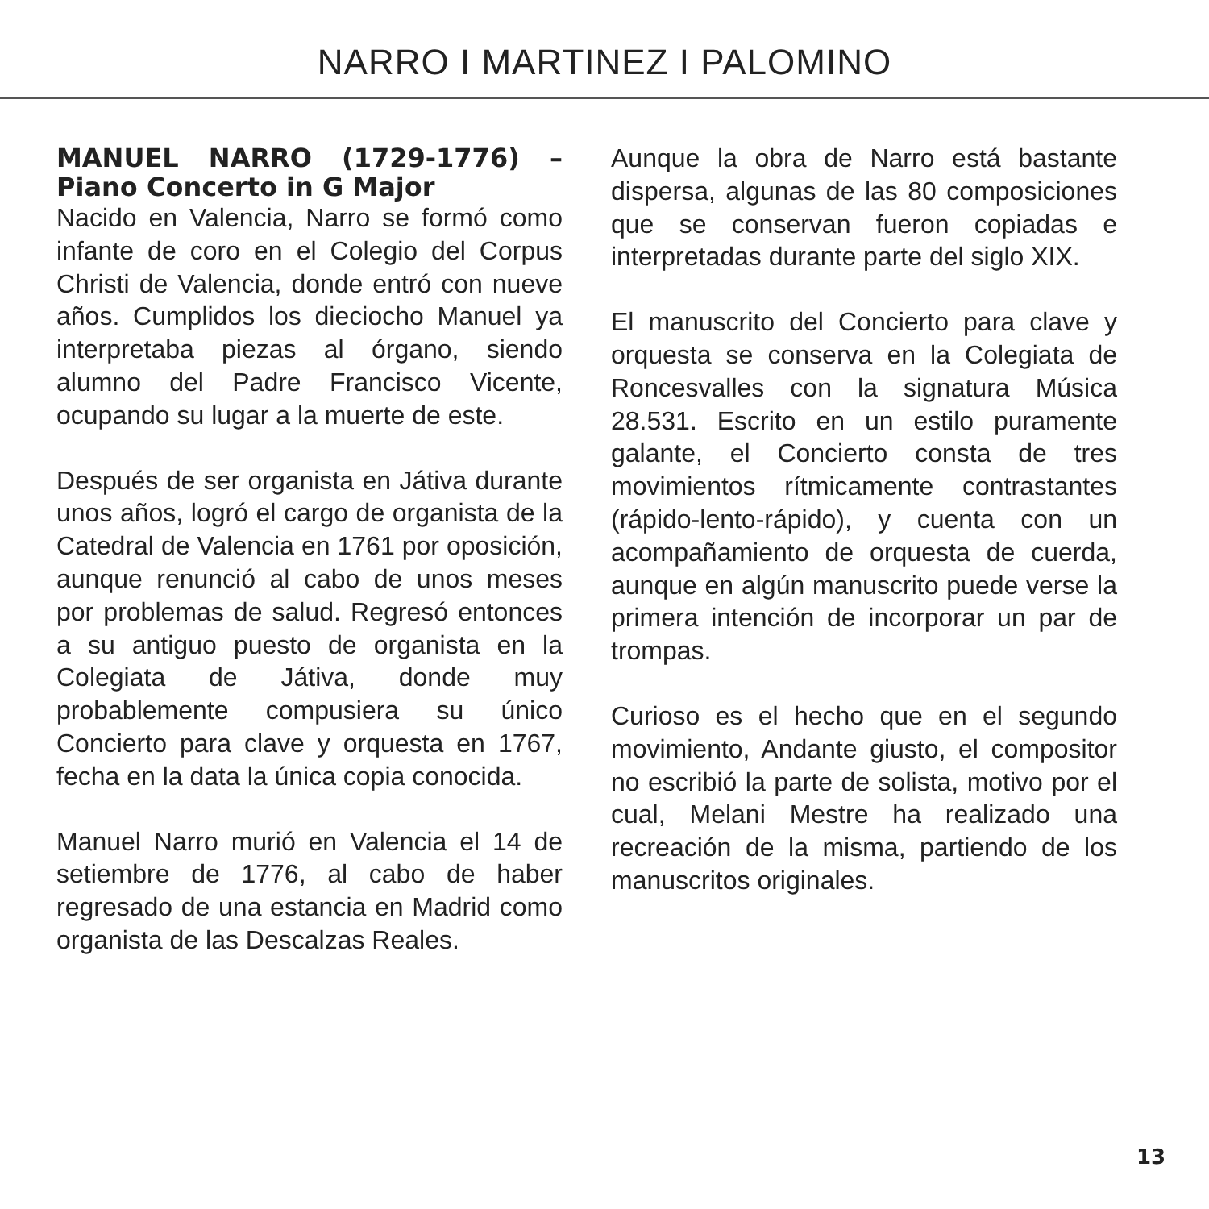NARRO I MARTINEZ I PALOMINO
MANUEL NARRO (1729-1776) – Piano Concerto in G Major
Nacido en Valencia, Narro se formó como infante de coro en el Colegio del Corpus Christi de Valencia, donde entró con nueve años. Cumplidos los dieciocho Manuel ya interpretaba piezas al órgano, siendo alumno del Padre Francisco Vicente, ocupando su lugar a la muerte de este.
Después de ser organista en Játiva durante unos años, logró el cargo de organista de la Catedral de Valencia en 1761 por oposición, aunque renunció al cabo de unos meses por problemas de salud. Regresó entonces a su antiguo puesto de organista en la Colegiata de Játiva, donde muy probablemente compusiera su único Concierto para clave y orquesta en 1767, fecha en la data la única copia conocida.
Manuel Narro murió en Valencia el 14 de setiembre de 1776, al cabo de haber regresado de una estancia en Madrid como organista de las Descalzas Reales.
Aunque la obra de Narro está bastante dispersa, algunas de las 80 composiciones que se conservan fueron copiadas e interpretadas durante parte del siglo XIX.
El manuscrito del Concierto para clave y orquesta se conserva en la Colegiata de Roncesvalles con la signatura Música 28.531. Escrito en un estilo puramente galante, el Concierto consta de tres movimientos rítmicamente contrastantes (rápido-lento-rápido), y cuenta con un acompañamiento de orquesta de cuerda, aunque en algún manuscrito puede verse la primera intención de incorporar un par de trompas.
Curioso es el hecho que en el segundo movimiento, Andante giusto, el compositor no escribió la parte de solista, motivo por el cual, Melani Mestre ha realizado una recreación de la misma, partiendo de los manuscritos originales.
13